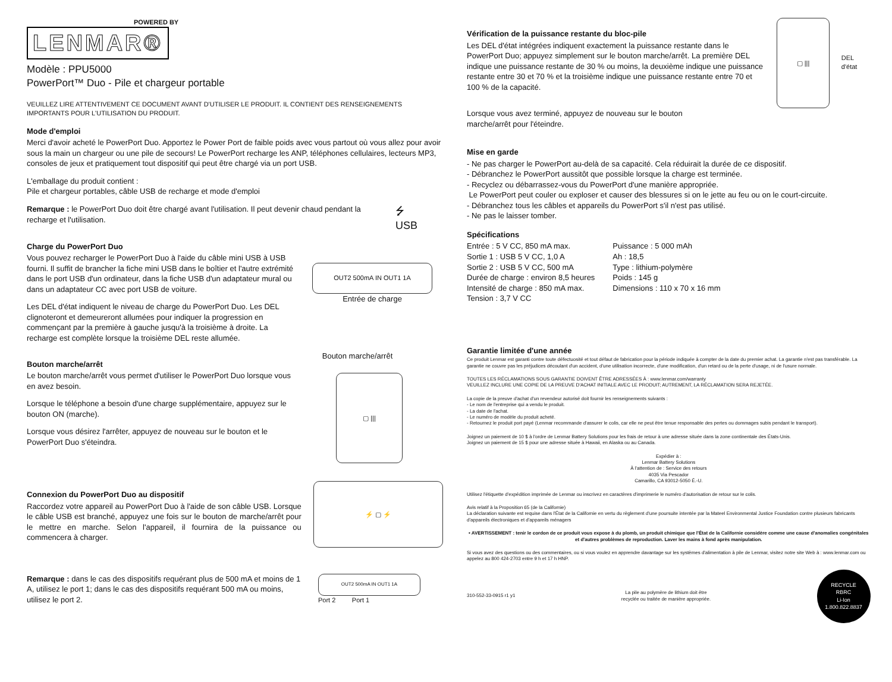POWERED BY
LENMAR®
Modèle : PPU5000
PowerPort™ Duo - Pile et chargeur portable
VEUILLEZ LIRE ATTENTIVEMENT CE DOCUMENT AVANT D'UTILISER LE PRODUIT. IL CONTIENT DES RENSEIGNEMENTS IMPORTANTS POUR L'UTILISATION DU PRODUIT.
Mode d'emploi
Merci d'avoir acheté le PowerPort Duo. Apportez le Power Port de faible poids avec vous partout où vous allez pour avoir sous la main un chargeur ou une pile de secours! Le PowerPort recharge les ANP, téléphones cellulaires, lecteurs MP3, consoles de jeux et pratiquement tout dispositif qui peut être chargé via un port USB.
L'emballage du produit contient :
Pile et chargeur portables, câble USB de recharge et mode d'emploi
Remarque : le PowerPort Duo doit être chargé avant l'utilisation. Il peut devenir chaud pendant la recharge et l'utilisation.
⭍
USB
Charge du PowerPort Duo
Vous pouvez recharger le PowerPort Duo à l'aide du câble mini USB à USB fourni. Il suffit de brancher la fiche mini USB dans le boîtier et l'autre extrémité dans le port USB d'un ordinateur, dans la fiche USB d'un adaptateur mural ou dans un adaptateur CC avec port USB de voiture.
Les DEL d'état indiquent le niveau de charge du PowerPort Duo. Les DEL clignoteront et demeureront allumées pour indiquer la progression en commençant par la première à gauche jusqu'à la troisième à droite. La recharge est complète lorsque la troisième DEL reste allumée.
OUT2 500mA IN OUT1 1A
Entrée de charge
Bouton marche/arrêt
Le bouton marche/arrêt vous permet d'utiliser le PowerPort Duo lorsque vous en avez besoin.
Lorsque le téléphone a besoin d'une charge supplémentaire, appuyez sur le bouton ON (marche).
Lorsque vous désirez l'arrêter, appuyez de nouveau sur le bouton et le PowerPort Duo s'éteindra.
Bouton marche/arrêt
▢ |||
Connexion du PowerPort Duo au dispositif
Raccordez votre appareil au PowerPort Duo à l'aide de son câble USB. Lorsque le câble USB est branché, appuyez une fois sur le bouton de marche/arrêt pour le mettre en marche. Selon l'appareil, il fournira de la puissance ou commencera à charger.
⚡ ▢ ⚡
Remarque : dans le cas des dispositifs requérant plus de 500 mA et moins de 1 A, utilisez le port 1; dans le cas des dispositifs requérant 500 mA ou moins, utilisez le port 2.
OUT2 500mA IN OUT1 1A
Port 2 Port 1
Vérification de la puissance restante du bloc-pile
Les DEL d'état intégrées indiquent exactement la puissance restante dans le PowerPort Duo; appuyez simplement sur le bouton marche/arrêt. La première DEL indique une puissance restante de 30 % ou moins, la deuxième indique une puissance restante entre 30 et 70 % et la troisième indique une puissance restante entre 70 et 100 % de la capacité.
▢ |||
DEL d'état
Lorsque vous avez terminé, appuyez de nouveau sur le bouton
marche/arrêt pour l'éteindre.
Mise en garde
- Ne pas charger le PowerPort au-delà de sa capacité. Cela réduirait la durée de ce dispositif.
- Débranchez le PowerPort aussitôt que possible lorsque la charge est terminée.
- Recyclez ou débarrassez-vous du PowerPort d'une manière appropriée.
Le PowerPort peut couler ou exploser et causer des blessures si on le jette au feu ou on le court-circuite.
- Débranchez tous les câbles et appareils du PowerPort s'il n'est pas utilisé.
- Ne pas le laisser tomber.
Spécifications
Entrée : 5 V CC, 850 mA max.
Sortie 1 : USB 5 V CC, 1,0 A
Sortie 2 : USB 5 V CC, 500 mA
Durée de charge : environ 8,5 heures
Intensité de charge : 850 mA max.
Tension : 3,7 V CC
Puissance : 5 000 mAh
Ah : 18,5
Type : lithium-polymère
Poids : 145 g
Dimensions : 110 x 70 x 16 mm
Garantie limitée d'une année
Ce produit Lenmar est garanti contre toute défectuosité et tout défaut de fabrication pour la période indiquée à compter de la date du premier achat. La garantie n'est pas transférable. La garantie ne couvre pas les préjudices découlant d'un accident, d'une utilisation incorrecte, d'une modification, d'un retard ou de la perte d'usage, ni de l'usure normale.
TOUTES LES RÉCLAMATIONS SOUS GARANTIE DOIVENT ÊTRE ADRESSÉES À : www.lenmar.com/warranty
VEUILLEZ INCLURE UNE COPIE DE LA PREUVE D'ACHAT INITIALE AVEC LE PRODUIT; AUTREMENT, LA RÉCLAMATION SERA REJETÉE.
La copie de la preuve d'achat d'un revendeur autorisé doit fournir les renseignements suivants :
- Le nom de l'entreprise qui a vendu le produit.
- La date de l'achat.
- Le numéro de modèle du produit acheté.
- Retournez le produit port payé (Lenmar recommande d'assurer le colis, car elle ne peut être tenue responsable des pertes ou dommages subis pendant le transport).
Joignez un paiement de 10 $ à l'ordre de Lenmar Battery Solutions pour les frais de retour à une adresse située dans la zone continentale des États-Unis.
Joignez un paiement de 15 $ pour une adresse située à Hawaii, en Alaska ou au Canada.
Expédier à :
Lenmar Battery Solutions
À l'attention de : Service des retours
4035 Via Pescador
Camarillo, CA 93012-5050 É.-U.
Utilisez l'étiquette d'expédition imprimée de Lenmar ou inscrivez en caractères d'imprimerie le numéro d'autorisation de retour sur le colis.
Avis relatif à la Proposition 65 (de la Californie)
La déclaration suivante est requise dans l'État de la Californie en vertu du règlement d'une poursuite intentée par la Mateel Environmental Justice Foundation contre plusieurs fabricants d'appareils électroniques et d'appareils ménagers
• AVERTISSEMENT : tenir le cordon de ce produit vous expose à du plomb, un produit chimique que l'État de la Californie considère comme une cause d'anomalies congénitales et d'autres problèmes de reproduction. Laver les mains à fond après manipulation.
Si vous avez des questions ou des commentaires, ou si vous voulez en apprendre davantage sur les systèmes d'alimentation à pile de Lenmar, visitez notre site Web à : www.lenmar.com ou appelez au 800 424-2703 entre 9 h et 17 h HNP.
310-552-33-0915 r1 y1 La pile au polymère de lithium doit être
recyclée ou traitée de manière appropriée.
RECYCLE
RBRC
Li-Ion
1.800.822.8837